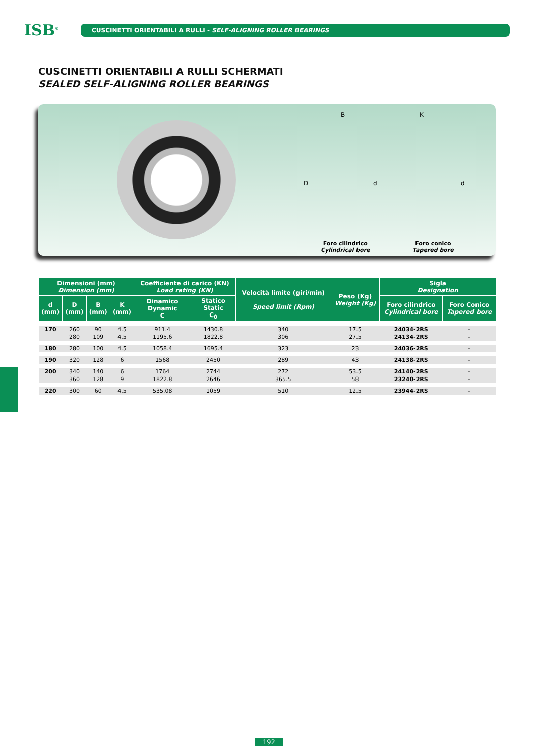ISB<sup>®</sup>
CUSCINETTI ORIENTABILI A RULLI - SELF-ALIGNING ROLLER BEARINGS
CUSCINETTI ORIENTABILI A RULLI SCHERMATI
SEALED SELF-ALIGNING ROLLER BEARINGS
B K
D d d
Foro cilindrico
Cylindrical bore
Foro conico
Tapered bore
| Dimensioni (mm) Dimension (mm) | | | | Coefficiente di carico (KN) Load rating (KN) | | Velocità limite (giri/min) Speed limit (Rpm) | Peso (Kg) Weight (Kg) | Sigla Designation | |
| --- | --- | --- | --- | --- | --- | --- | --- | --- | --- |
| d (mm) | D (mm) | B (mm) | K (mm) | Dinamico Dynamic C | Statico Static C<sub>0</sub> | | | Foro cilindrico Cylindrical bore | Foro Conico Tapered bore |
| 170 | 260 | 90 | 4.5 | 911.4 | 1430.8 | 340 | 17.5 | 24034-2RS | - |
| | 280 | 109 | 4.5 | 1195.6 | 1822.8 | 306 | 27.5 | 24134-2RS | - |
| 180 | 280 | 100 | 4.5 | 1058.4 | 1695.4 | 323 | 23 | 24036-2RS | - |
| 190 | 320 | 128 | 6 | 1568 | 2450 | 289 | 43 | 24138-2RS | - |
| 200 | 340 | 140 | 6 | 1764 | 2744 | 272 | 53.5 | 24140-2RS | - |
| | 360 | 128 | 9 | 1822.8 | 2646 | 365.5 | 58 | 23240-2RS | - |
| 220 | 300 | 60 | 4.5 | 535.08 | 1059 | 510 | 12.5 | 23944-2RS | - |
192